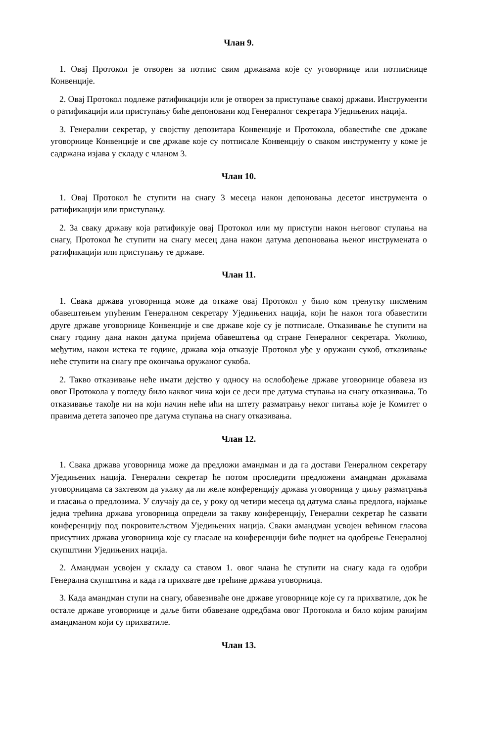Члан 9.
1. Овај Протокол је отворен за потпис свим државама које су уговорнице или потписнице Конвенције.
2. Овај Протокол подлеже ратификацији или је отворен за приступање свакој држави. Инструменти о ратификацији или приступању биће депоновани код Генералног секретара Уједињених нација.
3. Генерални секретар, у својству депозитара Конвенције и Протокола, обавестиће све државе уговорнице Конвенције и све државе које су потписале Конвенцију о сваком инструменту у коме је садржана изјава у складу с чланом 3.
Члан 10.
1. Овај Протокол ће ступити на снагу 3 месеца након депоновања десетог инструмента о ратификацији или приступању.
2. За сваку државу која ратификује овај Протокол или му приступи након његовог ступања на снагу, Протокол ће ступити на снагу месец дана након датума депоновања њеног инструмената о ратификацији или приступању те државе.
Члан 11.
1. Свака држава уговорница може да откаже овај Протокол у било ком тренутку писменим обавештењем упућеним Генералном секретару Уједињених нација, који ће након тога обавестити друге државе уговорнице Конвенције и све државе које су је потписале. Отказивање ће ступити на снагу годину дана након датума пријема обавештења од стране Генералног секретара. Уколико, међутим, након истека те године, држава која отказује Протокол уђе у оружани сукоб, отказивање неће ступити на снагу пре окончања оружаног сукоба.
2. Такво отказивање неће имати дејство у односу на ослобођење државе уговорнице обавеза из овог Протокола у погледу било каквог чина који се деси пре датума ступања на снагу отказивања. То отказивање такође ни на који начин неће ићи на штету разматрању неког питања које је Комитет о правима детета започео пре датума ступања на снагу отказивања.
Члан 12.
1. Свака држава уговорница може да предложи амандман и да га достави Генералном секретару Уједињених нација. Генерални секретар ће потом проследити предложени амандман државама уговорницама са захтевом да укажу да ли желе конференцију држава уговорница у циљу разматрања и гласања о предлозима. У случају да се, у року од четири месеца од датума слања предлога, најмање једна трећина држава уговорница определи за такву конференцију, Генерални секретар ће сазвати конференцију под покровитељством Уједињених нација. Сваки амандман усвојен већином гласова присутних држава уговорница које су гласале на конференцији биће поднет на одобрење Генералној скупштини Уједињених нација.
2. Амандман усвојен у складу са ставом 1. овог члана ће ступити на снагу када га одобри Генерална скупштина и када га прихвате две трећине држава уговорница.
3. Када амандман ступи на снагу, обавезиваће оне државе уговорнице које су га прихватиле, док ће остале државе уговорнице и даље бити обавезане одредбама овог Протокола и било којим ранијим амандманом који су прихватиле.
Члан 13.